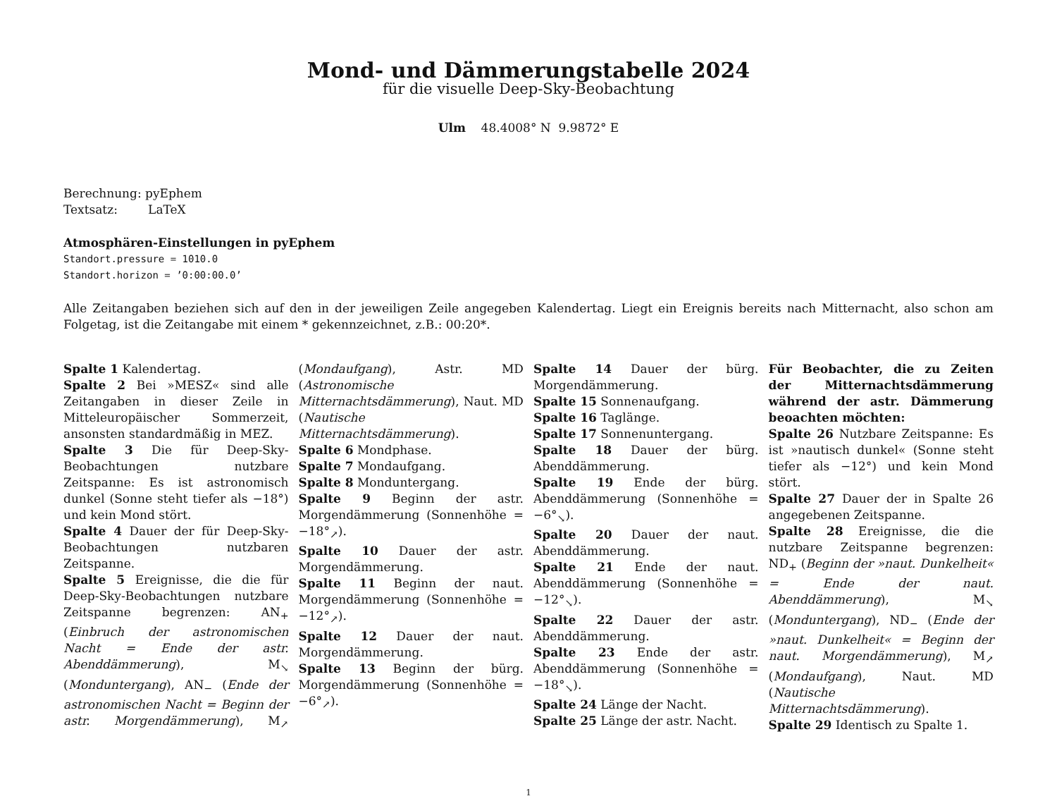Mond- und Dämmerungstabelle 2024
für die visuelle Deep-Sky-Beobachtung
Ulm 48.4008° N 9.9872° E
Berechnung: pyEphem
Textsatz: LaTeX
Atmosphären-Einstellungen in pyEphem
Standort.pressure = 1010.0
Standort.horizon = ’0:00:00.0’
Alle Zeitangaben beziehen sich auf den in der jeweiligen Zeile angegeben Kalendertag. Liegt ein Ereignis bereits nach Mitternacht, also schon am Folgetag, ist die Zeitangabe mit einem * gekennzeichnet, z.B.: 00:20*.
Spalte 1 Kalendertag.
Spalte 2 Bei »MESZ« sind alle Zeitangaben in dieser Zeile in Mitteleuropäischer Sommerzeit, ansonsten standardmäßig in MEZ.
Spalte 3 Die für Deep-Sky-Beobachtungen nutzbare Zeitspanne: Es ist astronomisch dunkel (Sonne steht tiefer als −18°) und kein Mond stört.
Spalte 4 Dauer der für Deep-Sky-Beobachtungen nutzbaren Zeitspanne.
Spalte 5 Ereignisse, die die für Deep-Sky-Beobachtungen nutzbare Zeitspanne begrenzen: AN<sub>+</sub> (Einbruch der astronomischen Nacht = Ende der astr. Abenddämmerung), M<sub>↘</sub> (Monduntergang), AN<sub>−</sub> (Ende der astronomischen Nacht = Beginn der astr. Morgendämmerung), M<sub>↗</sub> (Mondaufgang), Astr. MD (Astronomische Mitternachtsdämmerung), Naut. MD (Nautische Mitternachtsdämmerung).
Spalte 6 Mondphase.
Spalte 7 Mondaufgang.
Spalte 8 Monduntergang.
Spalte 9 Beginn der astr. Morgendämmerung (Sonnenhöhe = −18°<sub>↗</sub>).
Spalte 10 Dauer der astr. Morgendämmerung.
Spalte 11 Beginn der naut. Morgendämmerung (Sonnenhöhe = −12°<sub>↗</sub>).
Spalte 12 Dauer der naut. Morgendämmerung.
Spalte 13 Beginn der bürg. Morgendämmerung (Sonnenhöhe = −6°<sub>↗</sub>).
Spalte 14 Dauer der bürg. Morgendämmerung.
Spalte 15 Sonnenaufgang.
Spalte 16 Taglänge.
Spalte 17 Sonnenuntergang.
Spalte 18 Dauer der bürg. Abenddämmerung.
Spalte 19 Ende der bürg. Abenddämmerung (Sonnenhöhe = −6°<sub>↘</sub>).
Spalte 20 Dauer der naut. Abenddämmerung.
Spalte 21 Ende der naut. Abenddämmerung (Sonnenhöhe = −12°<sub>↘</sub>).
Spalte 22 Dauer der astr. Abenddämmerung.
Spalte 23 Ende der astr. Abenddämmerung (Sonnenhöhe = −18°<sub>↘</sub>).
Spalte 24 Länge der Nacht.
Spalte 25 Länge der astr. Nacht.
Für Beobachter, die zu Zeiten der Mitternachtsdämmerung während der astr. Dämmerung beoachten möchten:
Spalte 26 Nutzbare Zeitspanne: Es ist »nautisch dunkel« (Sonne steht tiefer als −12°) und kein Mond stört.
Spalte 27 Dauer der in Spalte 26 angegebenen Zeitspanne.
Spalte 28 Ereignisse, die die nutzbare Zeitspanne begrenzen: ND<sub>+</sub> (Beginn der »naut. Dunkelheit« = Ende der naut. Abenddämmerung), M<sub>↘</sub> (Monduntergang), ND<sub>−</sub> (Ende der »naut. Dunkelheit« = Beginn der naut. Morgendämmerung), M<sub>↗</sub> (Mondaufgang), Naut. MD (Nautische Mitternachtsdämmerung).
Spalte 29 Identisch zu Spalte 1.
1